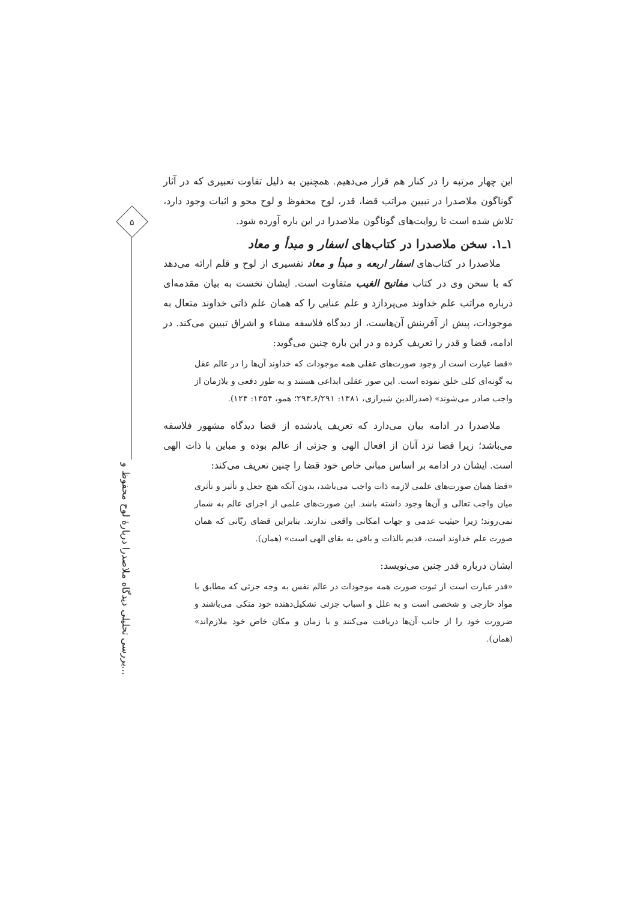۵
بررسی تحلیلی دیدگاه ملاصدرا دربارهٔ لوح محفوظ و...
این چهار مرتبه را در کنار هم قرار می‌دهیم. همچنین به دلیل تفاوت تعبیری که در آثار گوناگون ملاصدرا در تبیین مراتب قضا، قدر، لوح محفوظ و لوح محو و اثبات وجود دارد، تلاش شده است تا روایت‌های گوناگون ملاصدرا در این باره آورده شود.
۱ـ۱. سخن ملاصدرا در کتاب‌های اسفار و مبدأ و معاد
ملاصدرا در کتاب‌های اسفار اربعه و مبدأ و معاد تفسیری از لوح و قلم ارائه می‌دهد که با سخن وی در کتاب مفاتیح الغیب متفاوت است. ایشان نخست به بیان مقدمه‌ای درباره مراتب علم خداوند می‌پردازد و علم عنایی را که همان علم ذاتی خداوند متعال به موجودات، پیش از آفرینش آن‌هاست، از دیدگاه فلاسفه مشاء و اشراق تبیین می‌کند. در ادامه، قضا و قدر را تعریف کرده و در این باره چنین می‌گوید:
«قضا عبارت است از وجود صورت‌های عقلی همه موجودات که خداوند آن‌ها را در عالم عقل به گونه‌ای کلی خلق نموده است. این صور عقلی ابداعی هستند و به طور دفعی و بلازمان از واجب صادر می‌شوند» (صدرالدین شیرازی، ۱۳۸۱: ۶/۲۹۱ـ۲۹۳؛ همو، ۱۳۵۴: ۱۲۴).
ملاصدرا در ادامه بیان می‌دارد که تعریف یادشده از قضا دیدگاه مشهور فلاسفه می‌باشد؛ زیرا قضا نزد آنان از افعال الهی و جزئی از عالم بوده و مباین با ذات الهی است. ایشان در ادامه بر اساس مبانی خاص خود قضا را چنین تعریف می‌کند:
«قضا همان صورت‌های علمی لازمه ذات واجب می‌باشد، بدون آنکه هیچ جعل و تأثیر و تأثری میان واجب تعالی و آن‌ها وجود داشته باشد. این صورت‌های علمی از اجزای عالم به شمار نمی‌روند؛ زیرا حیثیت عدمی و جهات امکانی واقعی ندارند. بنابراین قضای ربّانی که همان صورت علم خداوند است، قدیم بالذات و باقی به بقای الهی است» (همان).
ایشان درباره قدر چنین می‌نویسد:
«قدر عبارت است از ثبوت صورت همه موجودات در عالم نفس به وجه جزئی که مطابق با مواد خارجی و شخصی است و به علل و اسباب جزئی تشکیل‌دهنده خود متکی می‌باشند و ضرورت خود را از جانب آن‌ها دریافت می‌کنند و با زمان و مکان خاص خود ملازم‌اند» (همان).